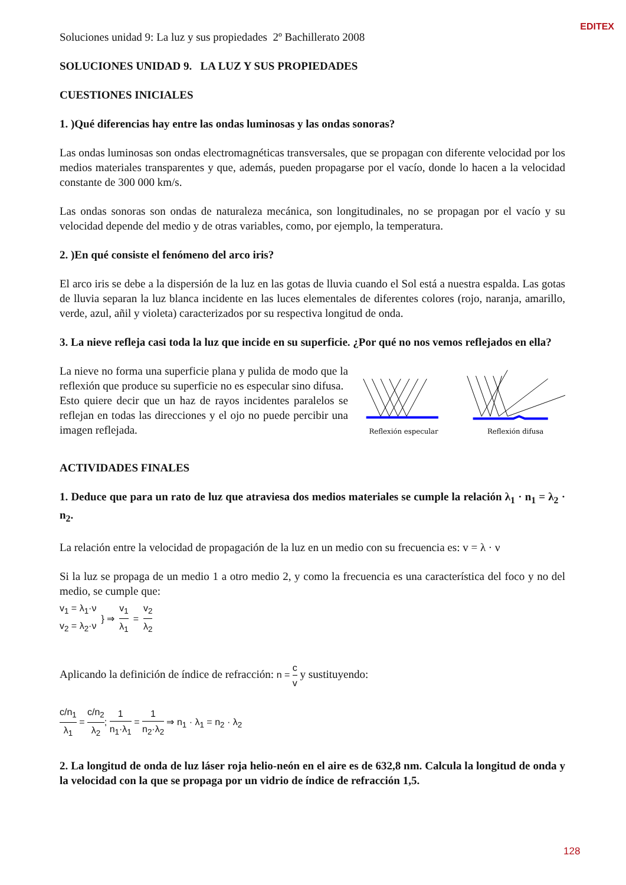EDITEX
Soluciones unidad 9: La luz y sus propiedades 2º Bachillerato 2008
SOLUCIONES UNIDAD 9. LA LUZ Y SUS PROPIEDADES
CUESTIONES INICIALES
1. )Qué diferencias hay entre las ondas luminosas y las ondas sonoras?
Las ondas luminosas son ondas electromagnéticas transversales, que se propagan con diferente velocidad por los medios materiales transparentes y que, además, pueden propagarse por el vacío, donde lo hacen a la velocidad constante de 300 000 km/s.
Las ondas sonoras son ondas de naturaleza mecánica, son longitudinales, no se propagan por el vacío y su velocidad depende del medio y de otras variables, como, por ejemplo, la temperatura.
2. )En qué consiste el fenómeno del arco iris?
El arco iris se debe a la dispersión de la luz en las gotas de lluvia cuando el Sol está a nuestra espalda. Las gotas de lluvia separan la luz blanca incidente en las luces elementales de diferentes colores (rojo, naranja, amarillo, verde, azul, añil y violeta) caracterizados por su respectiva longitud de onda.
3. La nieve refleja casi toda la luz que incide en su superficie. ¿Por qué no nos vemos reflejados en ella?
La nieve no forma una superficie plana y pulida de modo que la reflexión que produce su superficie no es especular sino difusa.
Esto quiere decir que un haz de rayos incidentes paralelos se reflejan en todas las direcciones y el ojo no puede percibir una imagen reflejada.
Reflexión especular
Reflexión difusa
ACTIVIDADES FINALES
1. Deduce que para un rato de luz que atraviesa dos medios materiales se cumple la relación λ<sub>1</sub> · n<sub>1</sub> = λ<sub>2</sub> · n<sub>2</sub>.
La relación entre la velocidad de propagación de la luz en un medio con su frecuencia es: v = λ · ν
Si la luz se propaga de un medio 1 a otro medio 2, y como la frecuencia es una característica del foco y no del medio, se cumple que:
v<sub>1</sub> = λ<sub>1</sub>·ν
v<sub>2</sub> = λ<sub>2</sub>·ν
} ⇒ v<sub>1</sub> λ<sub>1</sub> = v<sub>2</sub> λ<sub>2</sub>
Aplicando la definición de índice de refracción: n = c v y sustituyendo:
c/n<sub>1</sub> λ<sub>1</sub> = c/n<sub>2</sub> λ<sub>2</sub>; 1 n<sub>1</sub>·λ<sub>1</sub> = 1 n<sub>2</sub>·λ<sub>2</sub> ⇒ n<sub>1</sub> · λ<sub>1</sub> = n<sub>2</sub> · λ<sub>2</sub>
2. La longitud de onda de luz láser roja helio-neón en el aire es de 632,8 nm. Calcula la longitud de onda y la velocidad con la que se propaga por un vidrio de índice de refracción 1,5.
128